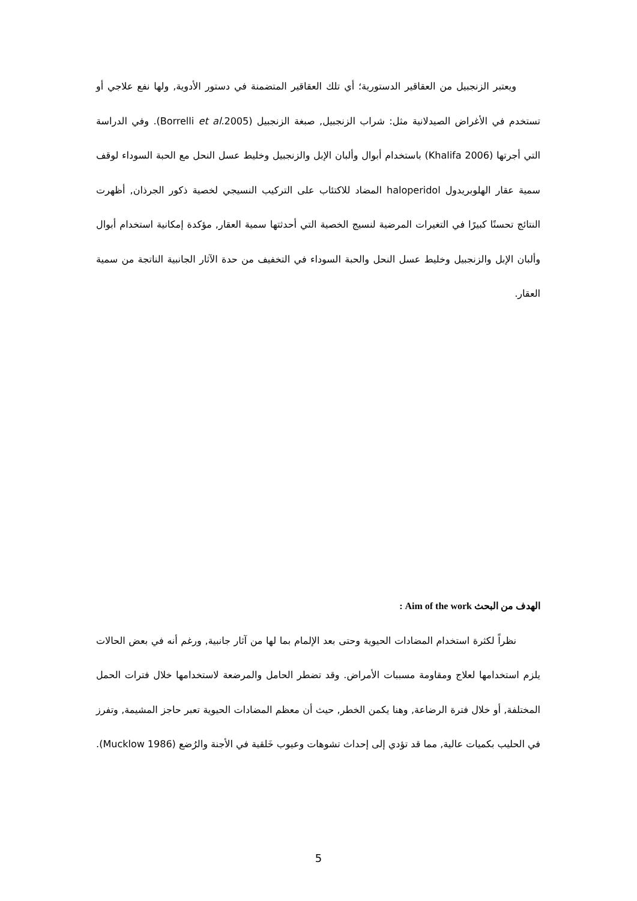ويعتبر الزنجبيل من العقاقير الدستورية؛ أي تلك العقاقير المتضمنة في دستور الأدوية, ولها نفع علاجي أو تستخدم في الأغراض الصيدلانية مثل: شراب الزنجبيل, صبغة الزنجبيل (Borrelli et al.2005). وفي الدراسة التي أجرتها (Khalifa 2006) باستخدام أبوال وألبان الإبل والزنجبيل وخليط عسل النحل مع الحبة السوداء لوقف سمية عقار الهلوبريدول haloperidol المضاد للاكتئاب على التركيب النسيجي لخصية ذكور الجرذان, أظهرت النتائج تحسنًا كبيرًا في التغيرات المرضية لنسيج الخصية التي أحدثتها سمية العقار, مؤكدة إمكانية استخدام أبوال وألبان الإبل والزنجبيل وخليط عسل النحل والحبة السوداء في التخفيف من حدة الآثار الجانبية الناتجة من سمية العقار.
الهدف من البحث Aim of the work :
نظراً لكثرة استخدام المضادات الحيوية وحتى بعد الإلمام بما لها من آثار جانبية, ورغم أنه في بعض الحالات يلزم استخدامها لعلاج ومقاومة مسببات الأمراض. وقد تضطر الحامل والمرضعة لاستخدامها خلال فترات الحمل المختلفة, أو خلال فترة الرضاعة, وهنا يكمن الخطر, حيث أن معظم المضادات الحيوية تعبر حاجز المشيمة, وتفرز في الحليب بكميات عالية, مما قد تؤدي إلى إحداث تشوهات وعيوب خَلقية في الأجنة والرُضع (Mucklow 1986).
5